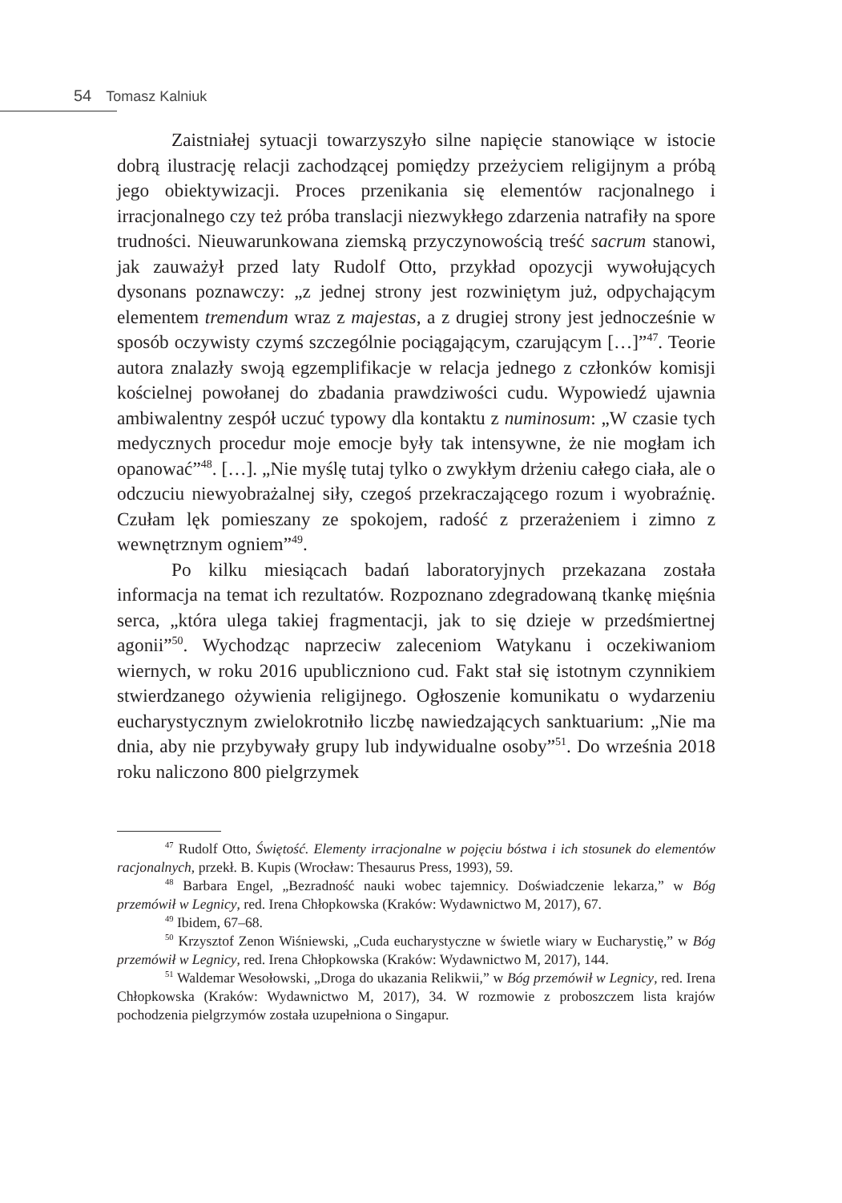54 Tomasz Kalniuk
Zaistniałej sytuacji towarzyszyło silne napięcie stanowiące w istocie dobrą ilustrację relacji zachodzącej pomiędzy przeżyciem religijnym a próbą jego obiektywizacji. Proces przenikania się elementów racjonalnego i irracjonalnego czy też próba translacji niezwykłego zdarzenia natrafiły na spore trudności. Nieuwarunkowana ziemską przyczynowością treść sacrum stanowi, jak zauważył przed laty Rudolf Otto, przykład opozycji wywołujących dysonans poznawczy: „z jednej strony jest rozwiniętym już, odpychającym elementem tremendum wraz z majestas, a z drugiej strony jest jednocześnie w sposób oczywisty czymś szczególnie pociągającym, czarującym […]”<sup>47</sup>. Teorie autora znalazły swoją egzemplifikacje w relacja jednego z członków komisji kościelnej powołanej do zbadania prawdziwości cudu. Wypowiedź ujawnia ambiwalentny zespół uczuć typowy dla kontaktu z numinosum: „W czasie tych medycznych procedur moje emocje były tak intensywne, że nie mogłam ich opanować”<sup>48</sup>. […]. „Nie myślę tutaj tylko o zwykłym drżeniu całego ciała, ale o odczuciu niewyobrażalnej siły, czegoś przekraczającego rozum i wyobraźnię. Czułam lęk pomieszany ze spokojem, radość z przerażeniem i zimno z wewnętrznym ogniem”<sup>49</sup>.
Po kilku miesiącach badań laboratoryjnych przekazana została informacja na temat ich rezultatów. Rozpoznano zdegradowaną tkankę mięśnia serca, „która ulega takiej fragmentacji, jak to się dzieje w przedśmiertnej agonii”<sup>50</sup>. Wychodząc naprzeciw zaleceniom Watykanu i oczekiwaniom wiernych, w roku 2016 upubliczniono cud. Fakt stał się istotnym czynnikiem stwierdzanego ożywienia religijnego. Ogłoszenie komunikatu o wydarzeniu eucharystycznym zwielokrotniło liczbę nawiedzających sanktuarium: „Nie ma dnia, aby nie przybywały grupy lub indywidualne osoby”<sup>51</sup>. Do września 2018 roku naliczono 800 pielgrzymek
<sup>47</sup> Rudolf Otto, Świętość. Elementy irracjonalne w pojęciu bóstwa i ich stosunek do elementów racjonalnych, przekł. B. Kupis (Wrocław: Thesaurus Press, 1993), 59.
<sup>48</sup> Barbara Engel, „Bezradność nauki wobec tajemnicy. Doświadczenie lekarza,” w Bóg przemówił w Legnicy, red. Irena Chłopkowska (Kraków: Wydawnictwo M, 2017), 67.
<sup>49</sup> Ibidem, 67–68.
<sup>50</sup> Krzysztof Zenon Wiśniewski, „Cuda eucharystyczne w świetle wiary w Eucharystię,” w Bóg przemówił w Legnicy, red. Irena Chłopkowska (Kraków: Wydawnictwo M, 2017), 144.
<sup>51</sup> Waldemar Wesołowski, „Droga do ukazania Relikwii,” w Bóg przemówił w Legnicy, red. Irena Chłopkowska (Kraków: Wydawnictwo M, 2017), 34. W rozmowie z proboszczem lista krajów pochodzenia pielgrzymów została uzupełniona o Singapur.